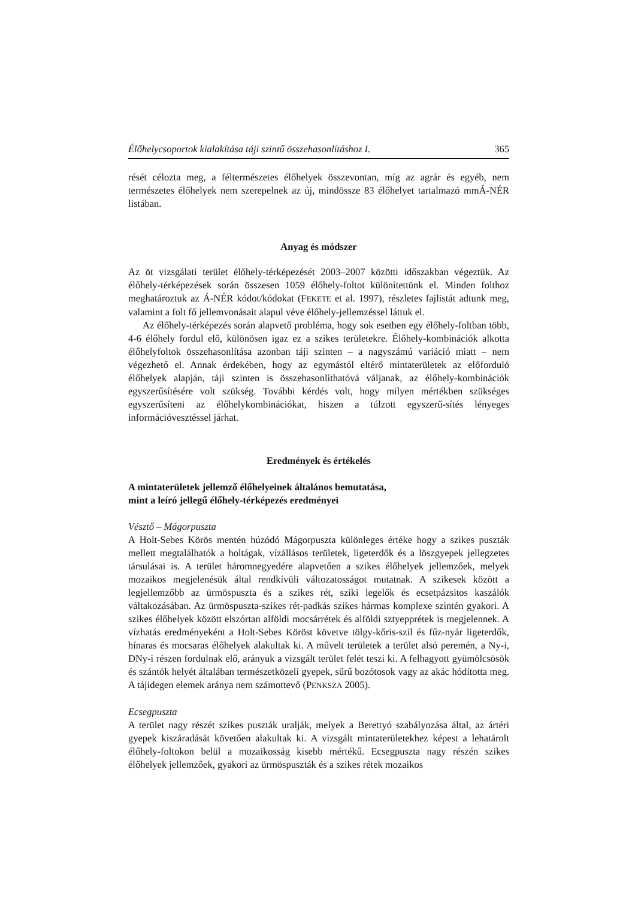Élőhelycsoportok kialakítása táji szintű összehasonlításhoz I. 365
rését célozta meg, a féltermészetes élőhelyek összevontan, míg az agrár és egyéb, nem természetes élőhelyek nem szerepelnek az új, mindössze 83 élőhelyet tartalmazó mmÁ-NÉR listában.
Anyag és módszer
Az öt vizsgálati terület élőhely-térképezését 2003–2007 közötti időszakban végeztük. Az élőhely-térképezések során összesen 1059 élőhely-foltot különítettünk el. Minden folthoz meghatároztuk az Á-NÉR kódot/kódokat (FEKETE et al. 1997), részletes fajlistát adtunk meg, valamint a folt fő jellemvonásait alapul véve élőhely-jellemzéssel láttuk el.
Az élőhely-térképezés során alapvető probléma, hogy sok esetben egy élőhely-foltban több, 4-6 élőhely fordul elő, különösen igaz ez a szikes területekre. Élőhely-kombinációk alkotta élőhelyfoltok összehasonlítása azonban táji szinten – a nagyszámú variáció miatt – nem végezhető el. Annak érdekében, hogy az egymástól eltérő mintaterületek az előforduló élőhelyek alapján, táji szinten is összehasonlíthatóvá váljanak, az élőhely-kombinációk egyszerűsítésére volt szükség. További kérdés volt, hogy milyen mértékben szükséges egyszerűsíteni az élőhelykombinációkat, hiszen a túlzott egyszerű-sítés lényeges információvesztéssel járhat.
Eredmények és értékelés
A mintaterületek jellemző élőhelyeinek általános bemutatása,
mint a leíró jellegű élőhely-térképezés eredményei
Vésztő – Mágorpuszta
A Holt-Sebes Körös mentén húzódó Mágorpuszta különleges értéke hogy a szikes puszták mellett megtalálhatók a holtágak, vízállásos területek, ligeterdők és a löszgyepek jellegzetes társulásai is. A terület háromnegyedére alapvetően a szikes élőhelyek jellemzőek, melyek mozaikos megjelenésük által rendkívüli változatosságot mutatnak. A szikesek között a legjellemzőbb az ürmöspuszta és a szikes rét, sziki legelők és ecsetpázsitos kaszálók váltakozásában. Az ürmöspuszta-szikes rét-padkás szikes hármas komplexe szintén gyakori. A szikes élőhelyek között elszórtan alföldi mocsárrétek és alföldi sztyepprétek is megjelennek. A vízhatás eredményeként a Holt-Sebes Köröst követve tölgy-kőris-szil és fűz-nyár ligeterdők, hínaras és mocsaras élőhelyek alakultak ki. A művelt területek a terület alsó peremén, a Ny-i, DNy-i részen fordulnak elő, arányuk a vizsgált terület felét teszi ki. A felhagyott gyümölcsösök és szántók helyét általában természetközeli gyepek, sűrű bozótosok vagy az akác hódította meg. A tájidegen elemek aránya nem számottevő (PENKSZA 2005).
Ecsegpuszta
A terület nagy részét szikes puszták uralják, melyek a Berettyó szabályozása által, az ártéri gyepek kiszáradását követően alakultak ki. A vizsgált mintaterületekhez képest a lehatárolt élőhely-foltokon belül a mozaikosság kisebb mértékű. Ecsegpuszta nagy részén szikes élőhelyek jellemzőek, gyakori az ürmöspuszták és a szikes rétek mozaikos